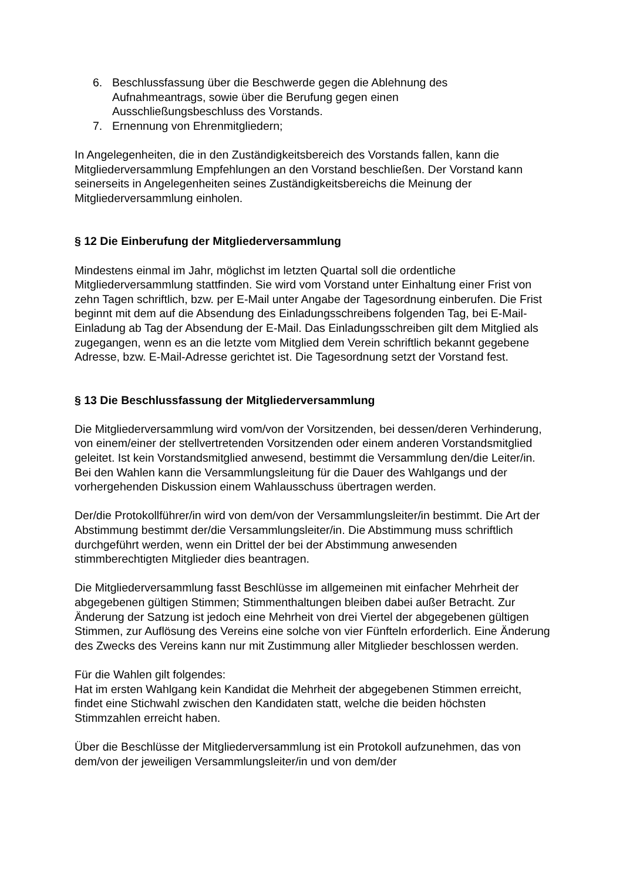6. Beschlussfassung über die Beschwerde gegen die Ablehnung des
Aufnahmeantrags, sowie über die Berufung gegen einen
Ausschließungsbeschluss des Vorstands.
7. Ernennung von Ehrenmitgliedern;
In Angelegenheiten, die in den Zuständigkeitsbereich des Vorstands fallen, kann die Mitgliederversammlung Empfehlungen an den Vorstand beschließen. Der Vorstand kann seinerseits in Angelegenheiten seines Zuständigkeitsbereichs die Meinung der Mitgliederversammlung einholen.
§ 12 Die Einberufung der Mitgliederversammlung
Mindestens einmal im Jahr, möglichst im letzten Quartal soll die ordentliche Mitgliederversammlung stattfinden. Sie wird vom Vorstand unter Einhaltung einer Frist von zehn Tagen schriftlich, bzw. per E-Mail unter Angabe der Tagesordnung einberufen. Die Frist beginnt mit dem auf die Absendung des Einladungsschreibens folgenden Tag, bei E-Mail-Einladung ab Tag der Absendung der E-Mail. Das Einladungsschreiben gilt dem Mitglied als zugegangen, wenn es an die letzte vom Mitglied dem Verein schriftlich bekannt gegebene Adresse, bzw. E-Mail-Adresse gerichtet ist. Die Tagesordnung setzt der Vorstand fest.
§ 13 Die Beschlussfassung der Mitgliederversammlung
Die Mitgliederversammlung wird vom/von der Vorsitzenden, bei dessen/deren Verhinderung, von einem/einer der stellvertretenden Vorsitzenden oder einem anderen Vorstandsmitglied geleitet. Ist kein Vorstandsmitglied anwesend, bestimmt die Versammlung den/die Leiter/in. Bei den Wahlen kann die Versammlungsleitung für die Dauer des Wahlgangs und der vorhergehenden Diskussion einem Wahlausschuss übertragen werden.
Der/die Protokollführer/in wird von dem/von der Versammlungsleiter/in bestimmt. Die Art der Abstimmung bestimmt der/die Versammlungsleiter/in. Die Abstimmung muss schriftlich durchgeführt werden, wenn ein Drittel der bei der Abstimmung anwesenden stimmberechtigten Mitglieder dies beantragen.
Die Mitgliederversammlung fasst Beschlüsse im allgemeinen mit einfacher Mehrheit der abgegebenen gültigen Stimmen; Stimmenthaltungen bleiben dabei außer Betracht. Zur Änderung der Satzung ist jedoch eine Mehrheit von drei Viertel der abgegebenen gültigen Stimmen, zur Auflösung des Vereins eine solche von vier Fünfteln erforderlich. Eine Änderung des Zwecks des Vereins kann nur mit Zustimmung aller Mitglieder beschlossen werden.
Für die Wahlen gilt folgendes:
Hat im ersten Wahlgang kein Kandidat die Mehrheit der abgegebenen Stimmen erreicht, findet eine Stichwahl zwischen den Kandidaten statt, welche die beiden höchsten Stimmzahlen erreicht haben.
Über die Beschlüsse der Mitgliederversammlung ist ein Protokoll aufzunehmen, das von dem/von der jeweiligen Versammlungsleiter/in und von dem/der